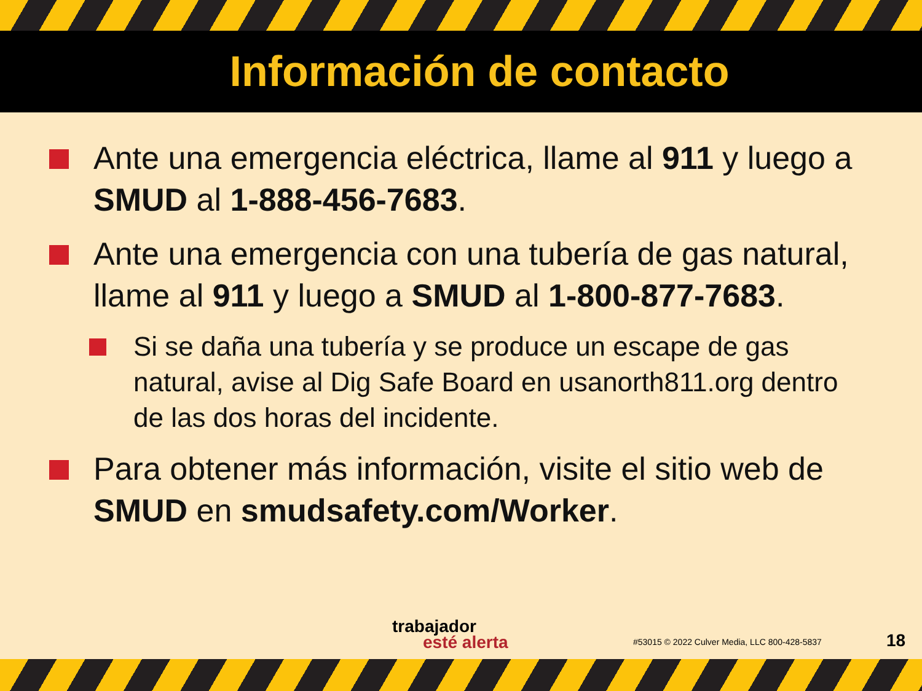Información de contacto
Ante una emergencia eléctrica, llame al 911 y luego a SMUD al 1-888-456-7683.
Ante una emergencia con una tubería de gas natural, llame al 911 y luego a SMUD al 1-800-877-7683.
Si se daña una tubería y se produce un escape de gas natural, avise al Dig Safe Board en usanorth811.org dentro de las dos horas del incidente.
Para obtener más información, visite el sitio web de SMUD en smudsafety.com/Worker.
trabajador
esté alerta
#53015 © 2022 Culver Media, LLC 800-428-5837
18